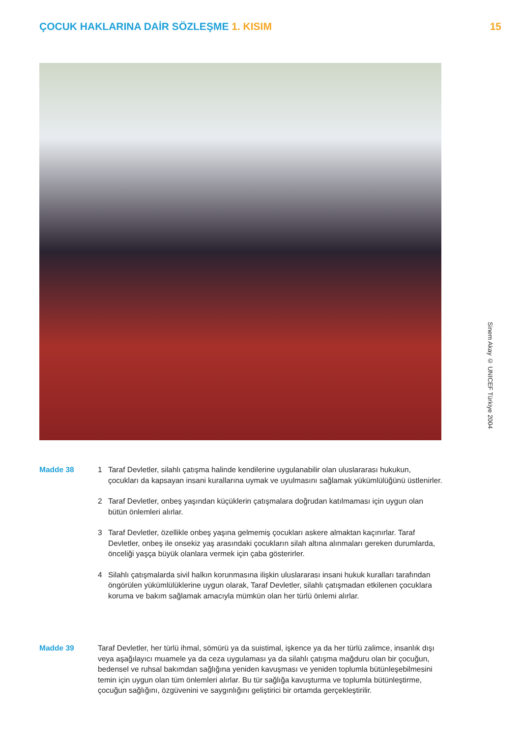ÇOCUK HAKLARINA DAİR SÖZLEŞME 1. KISIM
15
Sinem Akay © UNICEF Türkiye 2004
Madde 38 1 Taraf Devletler, silahlı çatışma halinde kendilerine uygulanabilir olan uluslararası hukukun, çocukları da kapsayan insani kurallarına uymak ve uyulmasını sağlamak yükümlülüğünü üstlenirler.
2 Taraf Devletler, onbeş yaşından küçüklerin çatışmalara doğrudan katılmaması için uygun olan bütün önlemleri alırlar.
3 Taraf Devletler, özellikle onbeş yaşına gelmemiş çocukları askere almaktan kaçınırlar. Taraf Devletler, onbeş ile onsekiz yaş arasındaki çocukların silah altına alınmaları gereken durumlarda, önceliği yaşça büyük olanlara vermek için çaba gösterirler.
4 Silahlı çatışmalarda sivil halkın korunmasına ilişkin uluslararası insani hukuk kuralları tarafından öngörülen yükümlülüklerine uygun olarak, Taraf Devletler, silahlı çatışmadan etkilenen çocuklara koruma ve bakım sağlamak amacıyla mümkün olan her türlü önlemi alırlar.
Madde 39 Taraf Devletler, her türlü ihmal, sömürü ya da suistimal, işkence ya da her türlü zalimce, insanlık dışı veya aşağılayıcı muamele ya da ceza uygulaması ya da silahlı çatışma mağduru olan bir çocuğun, bedensel ve ruhsal bakımdan sağlığına yeniden kavuşması ve yeniden toplumla bütünleşebilmesini temin için uygun olan tüm önlemleri alırlar. Bu tür sağlığa kavuşturma ve toplumla bütünleştirme, çocuğun sağlığını, özgüvenini ve saygınlığını geliştirici bir ortamda gerçekleştirilir.